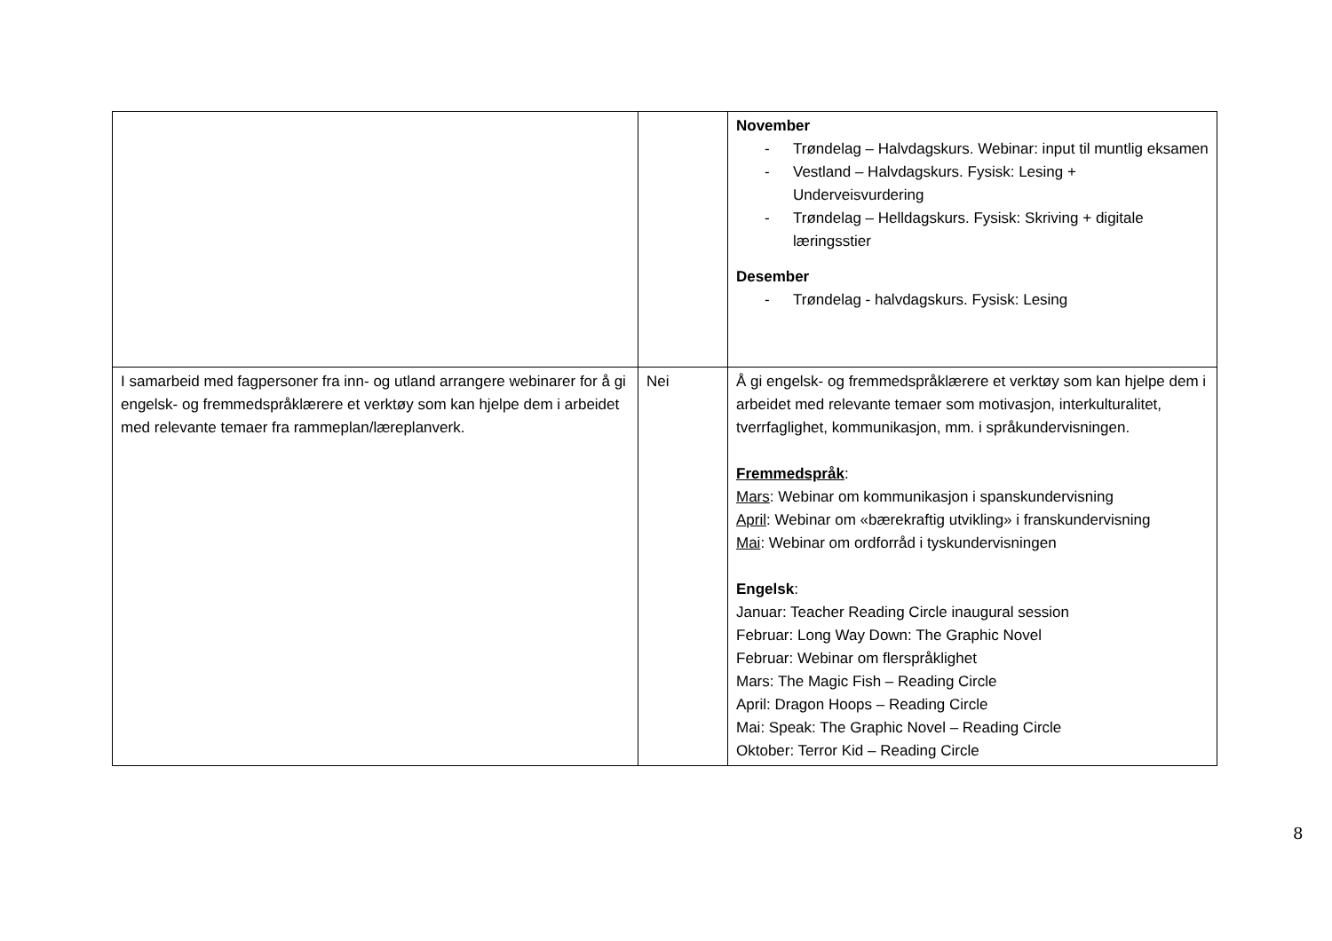| | | November - Trøndelag – Halvdagskurs. Webinar: input til muntlig eksamen - Vestland – Halvdagskurs. Fysisk: Lesing + Underveisvurdering - Trøndelag – Helldagskurs. Fysisk: Skriving + digitale læringsstier Desember - Trøndelag - halvdagskurs. Fysisk: Lesing |
| I samarbeid med fagpersoner fra inn- og utland arrangere webinarer for å gi engelsk- og fremmedspråklærere et verktøy som kan hjelpe dem i arbeidet med relevante temaer fra rammeplan/læreplanverk. | Nei | Å gi engelsk- og fremmedspråklærere et verktøy som kan hjelpe dem i arbeidet med relevante temaer som motivasjon, interkulturalitet, tverrfaglighet, kommunikasjon, mm. i språkundervisningen. Fremmedspråk : Mars : Webinar om kommunikasjon i spanskundervisning April : Webinar om «bærekraftig utvikling» i franskundervisning Mai : Webinar om ordforråd i tyskundervisningen Engelsk : Januar: Teacher Reading Circle inaugural session Februar: Long Way Down: The Graphic Novel Februar: Webinar om flerspråklighet Mars: The Magic Fish – Reading Circle April: Dragon Hoops – Reading Circle Mai: Speak: The Graphic Novel – Reading Circle Oktober: Terror Kid – Reading Circle |
8